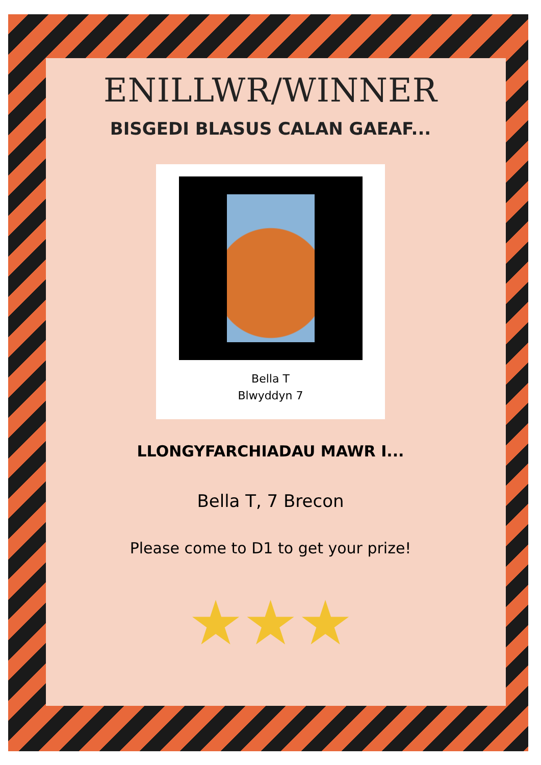ENILLWR/WINNER
BISGEDI BLASUS CALAN GAEAF...
Bella T
Blwyddyn 7
LLONGYFARCHIADAU MAWR I...
Bella T, 7 Brecon
Please come to D1 to get your prize!
★★★